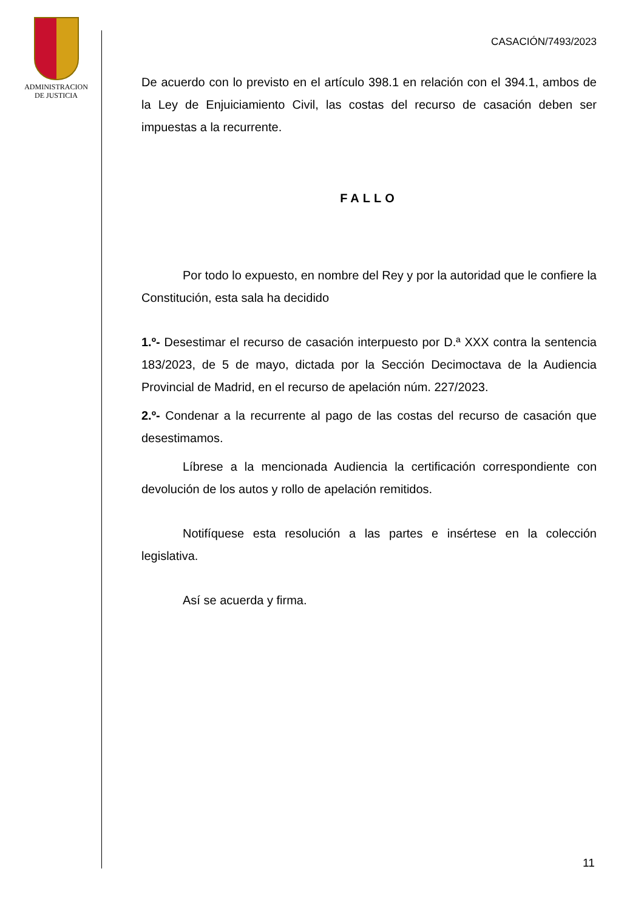ADMINISTRACION
DE JUSTICIA
CASACIÓN/7493/2023
De acuerdo con lo previsto en el artículo 398.1 en relación con el 394.1, ambos de la Ley de Enjuiciamiento Civil, las costas del recurso de casación deben ser impuestas a la recurrente.
FALLO
Por todo lo expuesto, en nombre del Rey y por la autoridad que le confiere la Constitución, esta sala ha decidido
1.º- Desestimar el recurso de casación interpuesto por D.ª XXX contra la sentencia 183/2023, de 5 de mayo, dictada por la Sección Decimoctava de la Audiencia Provincial de Madrid, en el recurso de apelación núm. 227/2023.
2.º- Condenar a la recurrente al pago de las costas del recurso de casación que desestimamos.
Líbrese a la mencionada Audiencia la certificación correspondiente con devolución de los autos y rollo de apelación remitidos.
Notifíquese esta resolución a las partes e insértese en la colección legislativa.
Así se acuerda y firma.
11